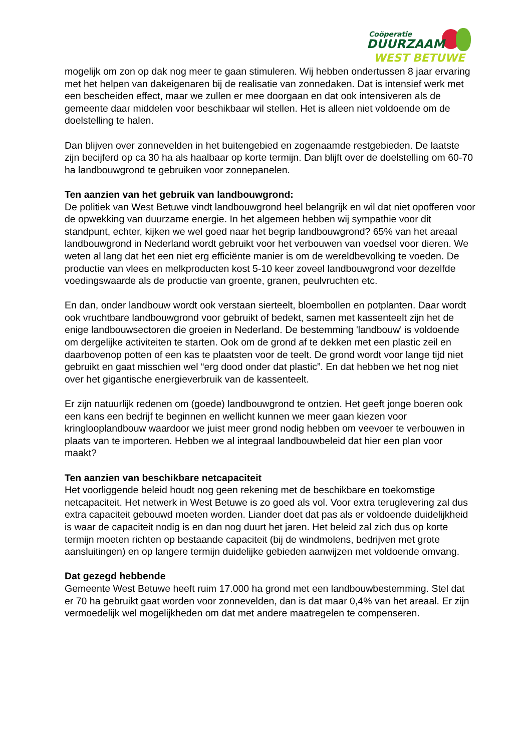Coöperatie
DUURZAAM
WEST BETUWE
mogelijk om zon op dak nog meer te gaan stimuleren. Wij hebben ondertussen 8 jaar ervaring met het helpen van dakeigenaren bij de realisatie van zonnedaken. Dat is intensief werk met een bescheiden effect, maar we zullen er mee doorgaan en dat ook intensiveren als de gemeente daar middelen voor beschikbaar wil stellen. Het is alleen niet voldoende om de doelstelling te halen.
Dan blijven over zonnevelden in het buitengebied en zogenaamde restgebieden. De laatste zijn becijferd op ca 30 ha als haalbaar op korte termijn. Dan blijft over de doelstelling om 60-70 ha landbouwgrond te gebruiken voor zonnepanelen.
Ten aanzien van het gebruik van landbouwgrond:
De politiek van West Betuwe vindt landbouwgrond heel belangrijk en wil dat niet opofferen voor de opwekking van duurzame energie. In het algemeen hebben wij sympathie voor dit standpunt, echter, kijken we wel goed naar het begrip landbouwgrond? 65% van het areaal landbouwgrond in Nederland wordt gebruikt voor het verbouwen van voedsel voor dieren. We weten al lang dat het een niet erg efficiënte manier is om de wereldbevolking te voeden. De productie van vlees en melkproducten kost 5-10 keer zoveel landbouwgrond voor dezelfde voedingswaarde als de productie van groente, granen, peulvruchten etc.
En dan, onder landbouw wordt ook verstaan sierteelt, bloembollen en potplanten. Daar wordt ook vruchtbare landbouwgrond voor gebruikt of bedekt, samen met kassenteelt zijn het de enige landbouwsectoren die groeien in Nederland. De bestemming 'landbouw' is voldoende om dergelijke activiteiten te starten. Ook om de grond af te dekken met een plastic zeil en daarbovenop potten of een kas te plaatsten voor de teelt. De grond wordt voor lange tijd niet gebruikt en gaat misschien wel “erg dood onder dat plastic”. En dat hebben we het nog niet over het gigantische energieverbruik van de kassenteelt.
Er zijn natuurlijk redenen om (goede) landbouwgrond te ontzien. Het geeft jonge boeren ook een kans een bedrijf te beginnen en wellicht kunnen we meer gaan kiezen voor kringlooplandbouw waardoor we juist meer grond nodig hebben om veevoer te verbouwen in plaats van te importeren. Hebben we al integraal landbouwbeleid dat hier een plan voor maakt?
Ten aanzien van beschikbare netcapaciteit
Het voorliggende beleid houdt nog geen rekening met de beschikbare en toekomstige netcapaciteit. Het netwerk in West Betuwe is zo goed als vol. Voor extra teruglevering zal dus extra capaciteit gebouwd moeten worden. Liander doet dat pas als er voldoende duidelijkheid is waar de capaciteit nodig is en dan nog duurt het jaren. Het beleid zal zich dus op korte termijn moeten richten op bestaande capaciteit (bij de windmolens, bedrijven met grote aansluitingen) en op langere termijn duidelijke gebieden aanwijzen met voldoende omvang.
Dat gezegd hebbende
Gemeente West Betuwe heeft ruim 17.000 ha grond met een landbouwbestemming. Stel dat er 70 ha gebruikt gaat worden voor zonnevelden, dan is dat maar 0,4% van het areaal. Er zijn vermoedelijk wel mogelijkheden om dat met andere maatregelen te compenseren.